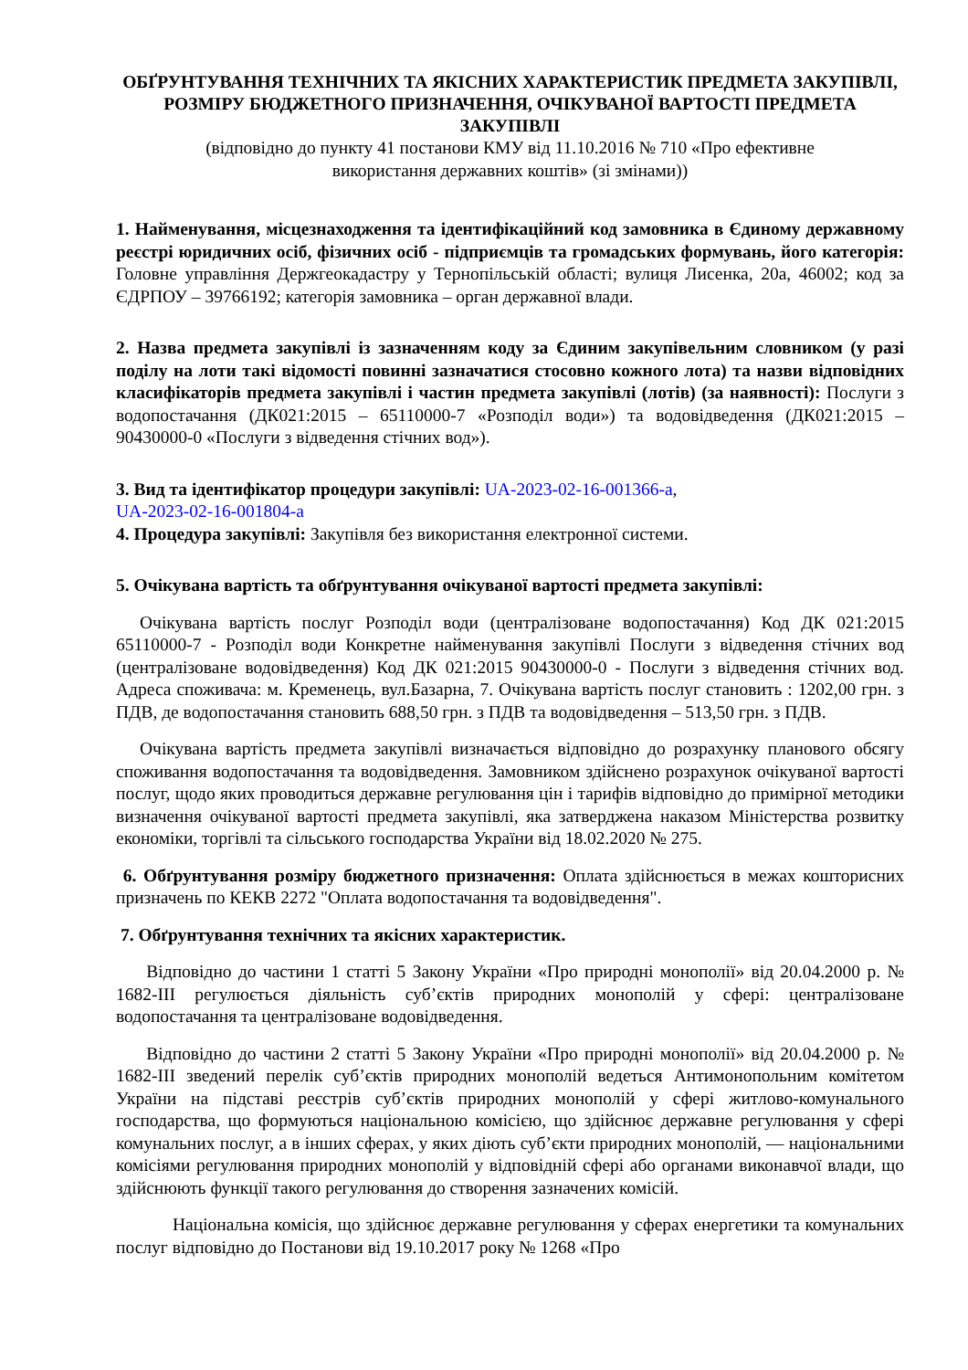ОБҐРУНТУВАННЯ ТЕХНІЧНИХ ТА ЯКІСНИХ ХАРАКТЕРИСТИК ПРЕДМЕТА ЗАКУПІВЛІ, РОЗМІРУ БЮДЖЕТНОГО ПРИЗНАЧЕННЯ, ОЧІКУВАНОЇ ВАРТОСТІ ПРЕДМЕТА ЗАКУПІВЛІ
(відповідно до пункту 41 постанови КМУ від 11.10.2016 № 710 «Про ефективне
використання державних коштів» (зі змінами))
1. Найменування, місцезнаходження та ідентифікаційний код замовника в Єдиному державному реєстрі юридичних осіб, фізичних осіб - підприємців та громадських формувань, його категорія: Головне управління Держгеокадастру у Тернопільській області; вулиця Лисенка, 20а, 46002; код за ЄДРПОУ – 39766192; категорія замовника – орган державної влади.
2. Назва предмета закупівлі із зазначенням коду за Єдиним закупівельним словником (у разі поділу на лоти такі відомості повинні зазначатися стосовно кожного лота) та назви відповідних класифікаторів предмета закупівлі і частин предмета закупівлі (лотів) (за наявності): Послуги з водопостачання (ДК021:2015 – 65110000-7 «Розподіл води») та водовідведення (ДК021:2015 – 90430000-0 «Послуги з відведення стічних вод»).
3. Вид та ідентифікатор процедури закупівлі: UA-2023-02-16-001366-a,
UA-2023-02-16-001804-a
4. Процедура закупівлі: Закупівля без використання електронної системи.
5. Очікувана вартість та обґрунтування очікуваної вартості предмета закупівлі:
Очікувана вартість послуг Розподіл води (централізоване водопостачання) Код ДК 021:2015 65110000-7 - Розподіл води Конкретне найменування закупівлі Послуги з відведення стічних вод (централізоване водовідведення) Код ДК 021:2015 90430000-0 - Послуги з відведення стічних вод. Адреса споживача: м. Кременець, вул.Базарна, 7. Очікувана вартість послуг становить : 1202,00 грн. з ПДВ, де водопостачання становить 688,50 грн. з ПДВ та водовідведення – 513,50 грн. з ПДВ.
Очікувана вартість предмета закупівлі визначається відповідно до розрахунку планового обсягу споживання водопостачання та водовідведення. Замовником здійснено розрахунок очікуваної вартості послуг, щодо яких проводиться державне регулювання цін і тарифів відповідно до примірної методики визначення очікуваної вартості предмета закупівлі, яка затверджена наказом Міністерства розвитку економіки, торгівлі та сільського господарства України від 18.02.2020 № 275.
6. Обґрунтування розміру бюджетного призначення: Оплата здійснюється в межах кошторисних призначень по КЕКВ 2272 "Оплата водопостачання та водовідведення".
7. Обґрунтування технічних та якісних характеристик.
Відповідно до частини 1 статті 5 Закону України «Про природні монополії» від 20.04.2000 р. № 1682-III регулюється діяльність суб’єктів природних монополій у сфері: централізоване водопостачання та централізоване водовідведення.
Відповідно до частини 2 статті 5 Закону України «Про природні монополії» від 20.04.2000 р. № 1682-III зведений перелік суб’єктів природних монополій ведеться Антимонопольним комітетом України на підставі реєстрів суб’єктів природних монополій у сфері житлово-комунального господарства, що формуються національною комісією, що здійснює державне регулювання у сфері комунальних послуг, а в інших сферах, у яких діють суб’єкти природних монополій, — національними комісіями регулювання природних монополій у відповідній сфері або органами виконавчої влади, що здійснюють функції такого регулювання до створення зазначених комісій.
Національна комісія, що здійснює державне регулювання у сферах енергетики та комунальних послуг відповідно до Постанови від 19.10.2017 року № 1268 «Про